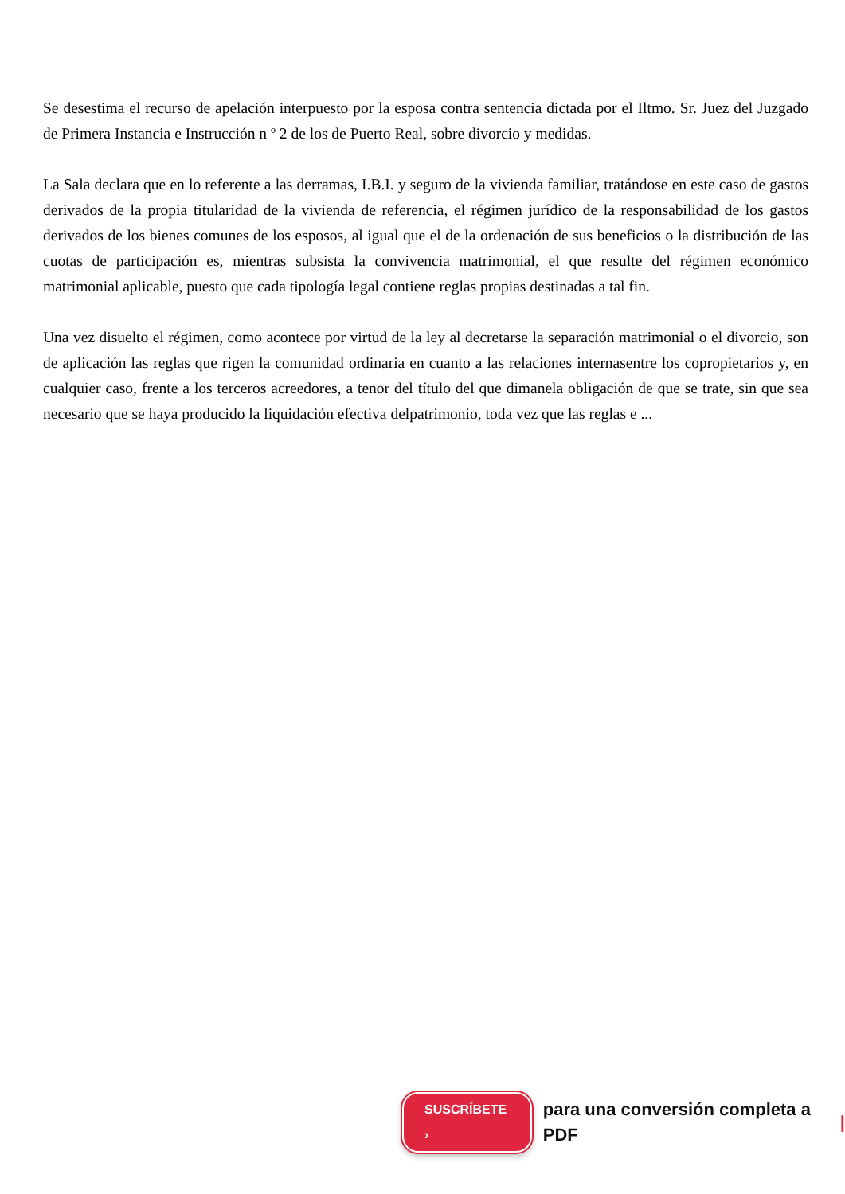Se desestima el recurso de apelación interpuesto por la esposa contra sentencia dictada por el Iltmo. Sr. Juez del Juzgado de Primera Instancia e Instrucción n º 2 de los de Puerto Real, sobre divorcio y medidas.
La Sala declara que en lo referente a las derramas, I.B.I. y seguro de la vivienda familiar, tratándose en este caso de gastos derivados de la propia titularidad de la vivienda de referencia, el régimen jurídico de la responsabilidad de los gastos derivados de los bienes comunes de los esposos, al igual que el de la ordenación de sus beneficios o la distribución de las cuotas de participación es, mientras subsista la convivencia matrimonial, el que resulte del régimen económico matrimonial aplicable, puesto que cada tipología legal contiene reglas propias destinadas a tal fin.
Una vez disuelto el régimen, como acontece por virtud de la ley al decretarse la separación matrimonial o el divorcio, son de aplicación las reglas que rigen la comunidad ordinaria en cuanto a las relaciones internasentre los copropietarios y, en cualquier caso, frente a los terceros acreedores, a tenor del título del que dimanela obligación de que se trate, sin que sea necesario que se haya producido la liquidación efectiva delpatrimonio, toda vez que las reglas e ...
SUSCRÍBETE › para una conversión completa a PDF |